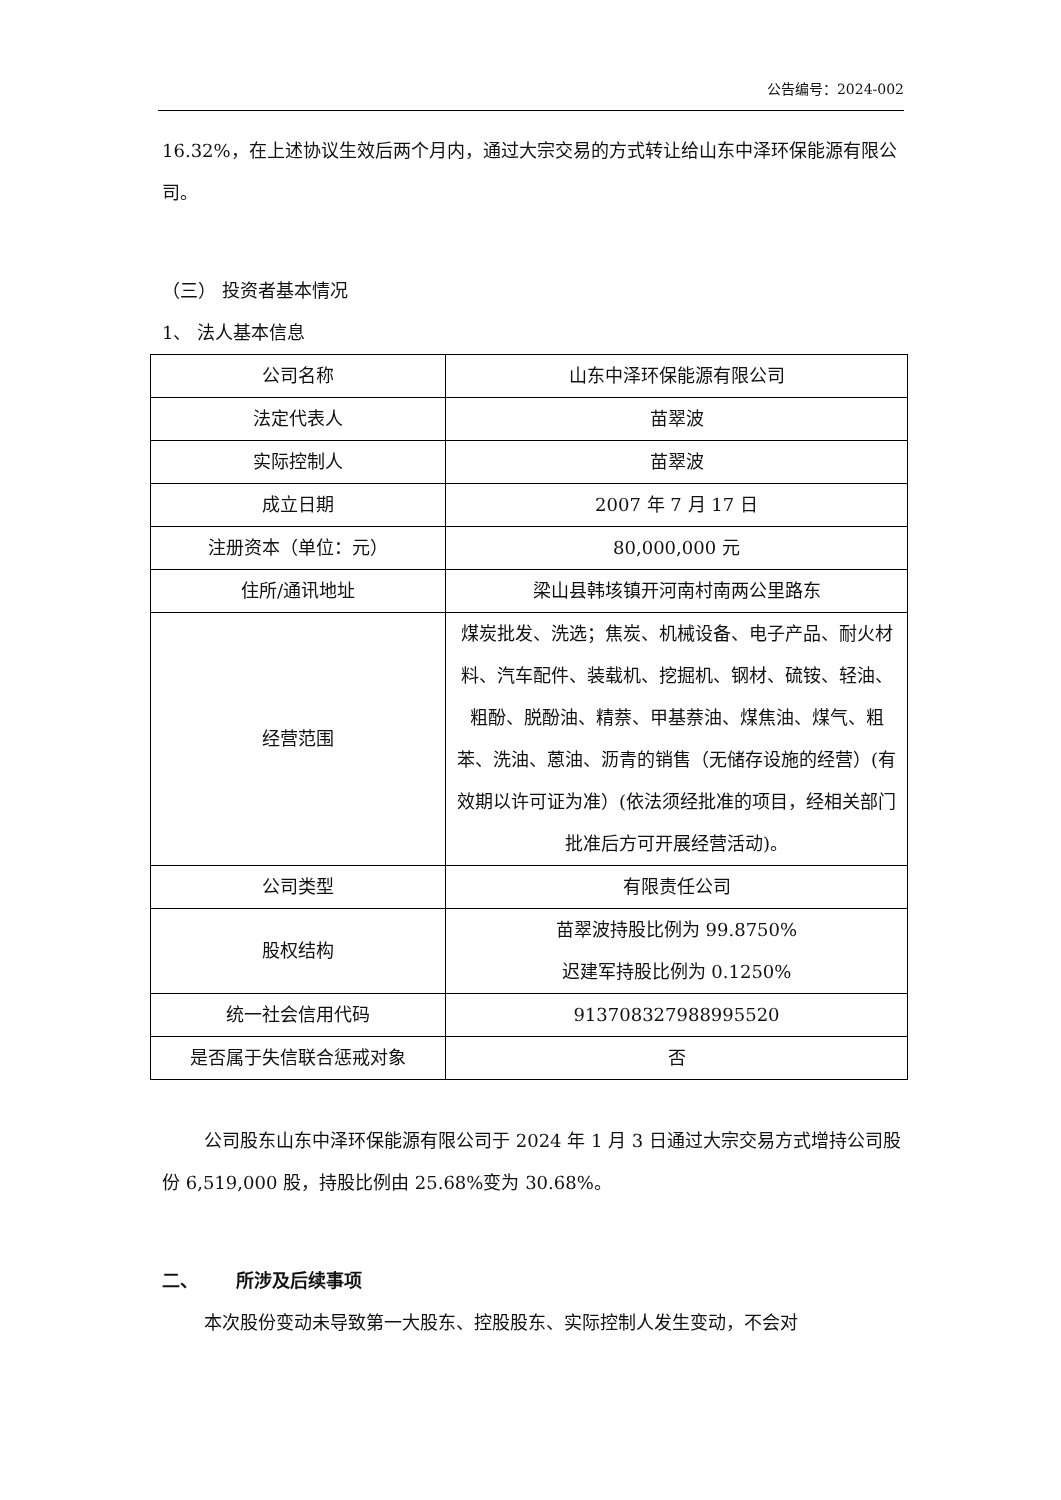公告编号：2024-002
16.32%，在上述协议生效后两个月内，通过大宗交易的方式转让给山东中泽环保能源有限公司。
（三） 投资者基本情况
1、 法人基本信息
| 公司名称 | 山东中泽环保能源有限公司 |
| 法定代表人 | 苗翠波 |
| 实际控制人 | 苗翠波 |
| 成立日期 | 2007 年 7 月 17 日 |
| 注册资本（单位：元） | 80,000,000 元 |
| 住所/通讯地址 | 梁山县韩垓镇开河南村南两公里路东 |
| 经营范围 | 煤炭批发、洗选；焦炭、机械设备、电子产品、耐火材料、汽车配件、装载机、挖掘机、钢材、硫铵、轻油、粗酚、脱酚油、精萘、甲基萘油、煤焦油、煤气、粗苯、洗油、蒽油、沥青的销售（无储存设施的经营）(有效期以许可证为准）(依法须经批准的项目，经相关部门批准后方可开展经营活动)。 |
| 公司类型 | 有限责任公司 |
| 股权结构 | 苗翠波持股比例为 99.8750% 迟建军持股比例为 0.1250% |
| 统一社会信用代码 | 913708327988995520 |
| 是否属于失信联合惩戒对象 | 否 |
公司股东山东中泽环保能源有限公司于 2024 年 1 月 3 日通过大宗交易方式增持公司股份 6,519,000 股，持股比例由 25.68%变为 30.68%。
二、 所涉及后续事项
本次股份变动未导致第一大股东、控股股东、实际控制人发生变动，不会对